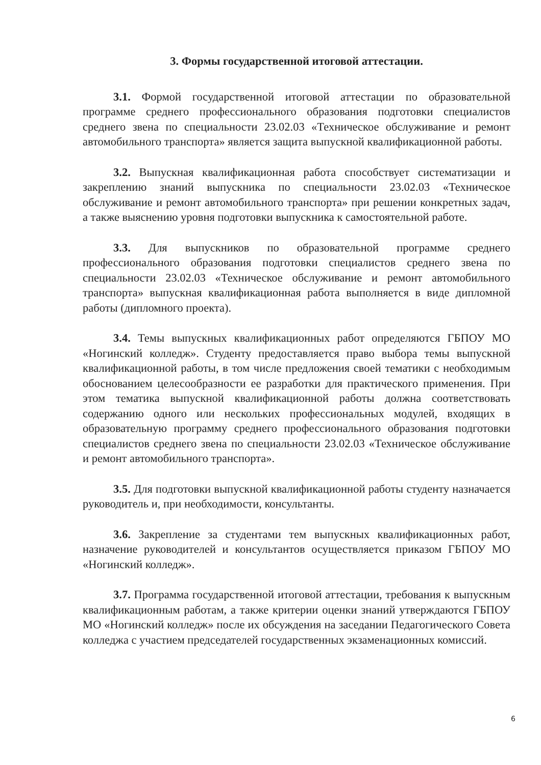3. Формы государственной итоговой аттестации.
3.1. Формой государственной итоговой аттестации по образовательной программе среднего профессионального образования подготовки специалистов среднего звена по специальности 23.02.03 «Техническое обслуживание и ремонт автомобильного транспорта» является защита выпускной квалификационной работы.
3.2. Выпускная квалификационная работа способствует систематизации и закреплению знаний выпускника по специальности 23.02.03 «Техническое обслуживание и ремонт автомобильного транспорта» при решении конкретных задач, а также выяснению уровня подготовки выпускника к самостоятельной работе.
3.3. Для выпускников по образовательной программе среднего профессионального образования подготовки специалистов среднего звена по специальности 23.02.03 «Техническое обслуживание и ремонт автомобильного транспорта» выпускная квалификационная работа выполняется в виде дипломной работы (дипломного проекта).
3.4. Темы выпускных квалификационных работ определяются ГБПОУ МО «Ногинский колледж». Студенту предоставляется право выбора темы выпускной квалификационной работы, в том числе предложения своей тематики с необходимым обоснованием целесообразности ее разработки для практического применения. При этом тематика выпускной квалификационной работы должна соответствовать содержанию одного или нескольких профессиональных модулей, входящих в образовательную программу среднего профессионального образования подготовки специалистов среднего звена по специальности 23.02.03 «Техническое обслуживание и ремонт автомобильного транспорта».
3.5. Для подготовки выпускной квалификационной работы студенту назначается руководитель и, при необходимости, консультанты.
3.6. Закрепление за студентами тем выпускных квалификационных работ, назначение руководителей и консультантов осуществляется приказом ГБПОУ МО «Ногинский колледж».
3.7. Программа государственной итоговой аттестации, требования к выпускным квалификационным работам, а также критерии оценки знаний утверждаются ГБПОУ МО «Ногинский колледж» после их обсуждения на заседании Педагогического Совета колледжа с участием председателей государственных экзаменационных комиссий.
6